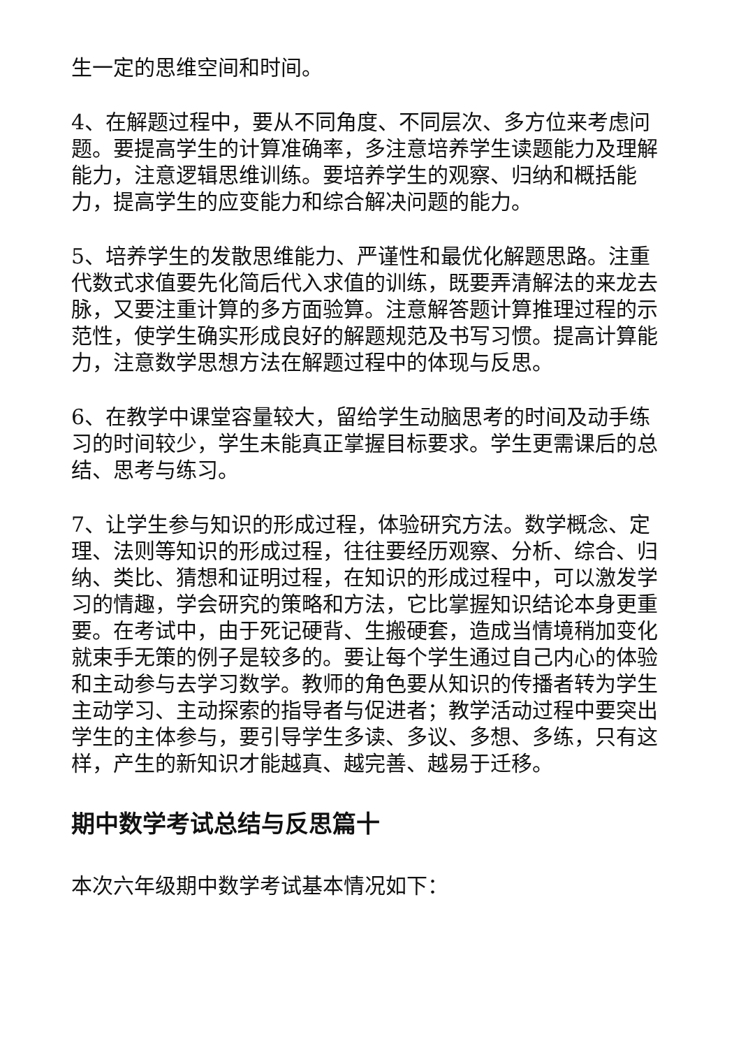生一定的思维空间和时间。
4、在解题过程中，要从不同角度、不同层次、多方位来考虑问题。要提高学生的计算准确率，多注意培养学生读题能力及理解能力，注意逻辑思维训练。要培养学生的观察、归纳和概括能力，提高学生的应变能力和综合解决问题的能力。
5、培养学生的发散思维能力、严谨性和最优化解题思路。注重代数式求值要先化简后代入求值的训练，既要弄清解法的来龙去脉，又要注重计算的多方面验算。注意解答题计算推理过程的示范性，使学生确实形成良好的解题规范及书写习惯。提高计算能力，注意数学思想方法在解题过程中的体现与反思。
6、在教学中课堂容量较大，留给学生动脑思考的时间及动手练习的时间较少，学生未能真正掌握目标要求。学生更需课后的总结、思考与练习。
7、让学生参与知识的形成过程，体验研究方法。数学概念、定理、法则等知识的形成过程，往往要经历观察、分析、综合、归纳、类比、猜想和证明过程，在知识的形成过程中，可以激发学习的情趣，学会研究的策略和方法，它比掌握知识结论本身更重要。在考试中，由于死记硬背、生搬硬套，造成当情境稍加变化就束手无策的例子是较多的。要让每个学生通过自己内心的体验和主动参与去学习数学。教师的角色要从知识的传播者转为学生主动学习、主动探索的指导者与促进者；教学活动过程中要突出学生的主体参与，要引导学生多读、多议、多想、多练，只有这样，产生的新知识才能越真、越完善、越易于迁移。
期中数学考试总结与反思篇十
本次六年级期中数学考试基本情况如下：